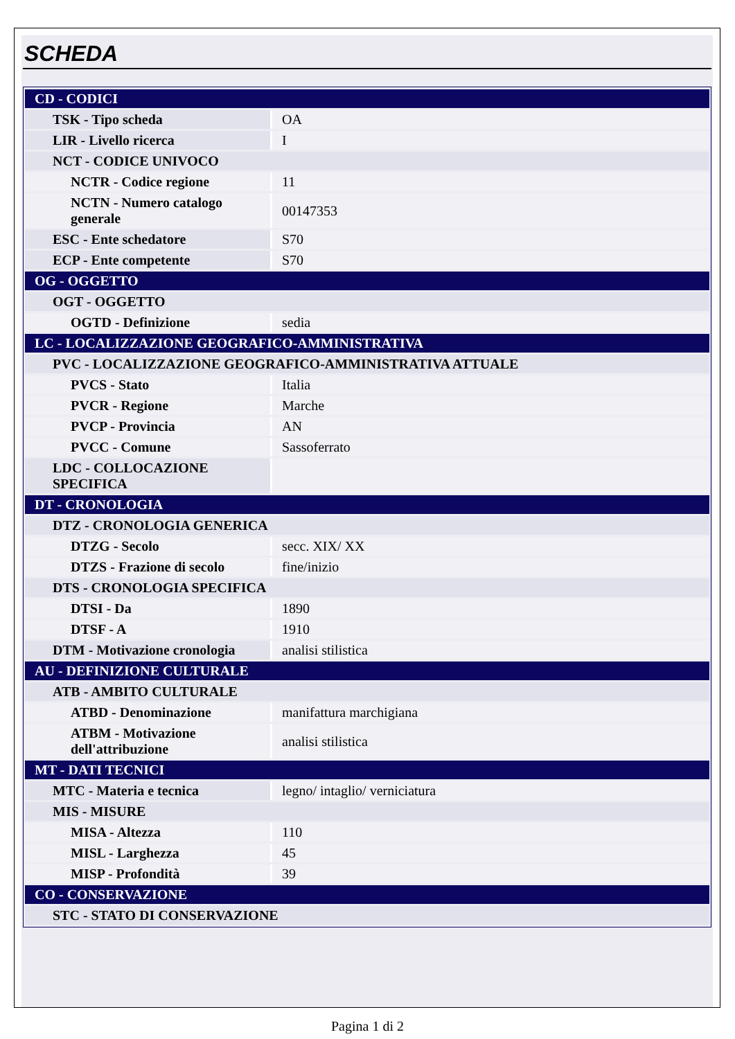SCHEDA
| CD - CODICI | |
| TSK - Tipo scheda | OA |
| LIR - Livello ricerca | I |
| NCT - CODICE UNIVOCO | |
| NCTR - Codice regione | 11 |
| NCTN - Numero catalogo generale | 00147353 |
| ESC - Ente schedatore | S70 |
| ECP - Ente competente | S70 |
| OG - OGGETTO | |
| OGT - OGGETTO | |
| OGTD - Definizione | sedia |
| LC - LOCALIZZAZIONE GEOGRAFICO-AMMINISTRATIVA | |
| PVC - LOCALIZZAZIONE GEOGRAFICO-AMMINISTRATIVA ATTUALE | |
| PVCS - Stato | Italia |
| PVCR - Regione | Marche |
| PVCP - Provincia | AN |
| PVCC - Comune | Sassoferrato |
| LDC - COLLOCAZIONE SPECIFICA | |
| DT - CRONOLOGIA | |
| DTZ - CRONOLOGIA GENERICA | |
| DTZG - Secolo | secc. XIX/ XX |
| DTZS - Frazione di secolo | fine/inizio |
| DTS - CRONOLOGIA SPECIFICA | |
| DTSI - Da | 1890 |
| DTSF - A | 1910 |
| DTM - Motivazione cronologia | analisi stilistica |
| AU - DEFINIZIONE CULTURALE | |
| ATB - AMBITO CULTURALE | |
| ATBD - Denominazione | manifattura marchigiana |
| ATBM - Motivazione dell'attribuzione | analisi stilistica |
| MT - DATI TECNICI | |
| MTC - Materia e tecnica | legno/ intaglio/ verniciatura |
| MIS - MISURE | |
| MISA - Altezza | 110 |
| MISL - Larghezza | 45 |
| MISP - Profondità | 39 |
| CO - CONSERVAZIONE | |
| STC - STATO DI CONSERVAZIONE | |
Pagina 1 di 2